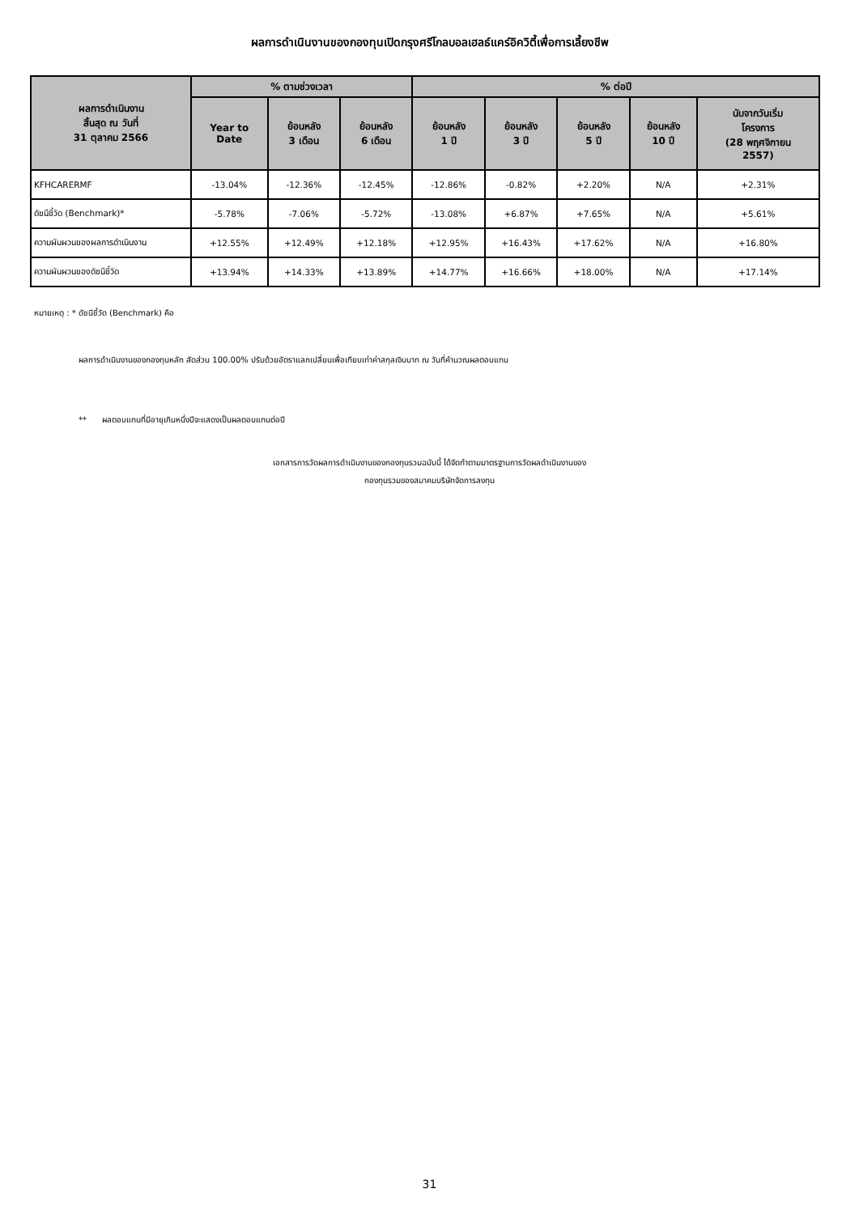ผลการดำเนินงานของกองทุนเปิดกรุงศรีโกลบอลเฮลธ์แคร์อิควิตี้เพื่อการเลี้ยงชีพ
| ผลการดำเนินงาน สิ้นสุด ณ วันที่ 31 ตุลาคม 2566 | % ตามช่วงเวลา | | | % ต่อปี | | | | |
| --- | --- | --- | --- | --- | --- | --- | --- | --- |
| | Year to Date | ย้อนหลัง 3 เดือน | ย้อนหลัง 6 เดือน | ย้อนหลัง 1 ปี | ย้อนหลัง 3 ปี | ย้อนหลัง 5 ปี | ย้อนหลัง 10 ปี | นับจากวันเริ่ม โครงการ (28 พฤศจิกายน 2557) |
| KFHCARERMF | -13.04% | -12.36% | -12.45% | -12.86% | -0.82% | +2.20% | N/A | +2.31% |
| ดัชนีชี้วัด (Benchmark)* | -5.78% | -7.06% | -5.72% | -13.08% | +6.87% | +7.65% | N/A | +5.61% |
| ความผันผวนของผลการดำเนินงาน | +12.55% | +12.49% | +12.18% | +12.95% | +16.43% | +17.62% | N/A | +16.80% |
| ความผันผวนของดัชนีชี้วัด | +13.94% | +14.33% | +13.89% | +14.77% | +16.66% | +18.00% | N/A | +17.14% |
หมายเหตุ : * ดัชนีชี้วัด (Benchmark) คือ
ผลการดำเนินงานของกองทุนหลัก สัดส่วน 100.00% ปรับด้วยอัตราแลกเปลี่ยนเพื่อเทียบเท่าค่าสกุลเงินบาท ณ วันที่คำนวณผลตอบแทน
** ผลตอบแทนที่มีอายุเกินหนึ่งปีจะแสดงเป็นผลตอบแทนต่อปี
เอกสารการวัดผลการดำเนินงานของกองทุนรวมฉบับนี้ ได้จัดทำตามมาตรฐานการวัดผลดำเนินงานของ
กองทุนรวมของสมาคมบริษัทจัดการลงทุน
31